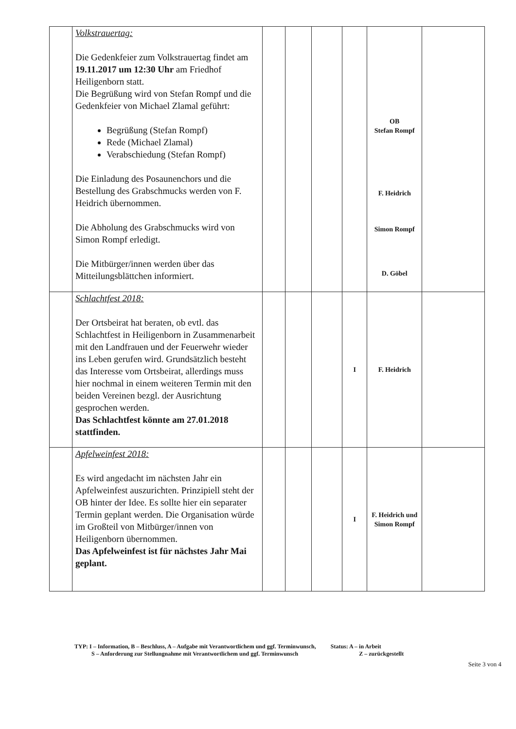| | Volkstrauertag: Die Gedenkfeier zum Volkstrauertag findet am 19.11.2017 um 12:30 Uhr am Friedhof Heiligenborn statt. Die Begrüßung wird von Stefan Rompf und die Gedenkfeier von Michael Zlamal geführt: Begrüßung (Stefan Rompf) Rede (Michael Zlamal) Verabschiedung (Stefan Rompf) Die Einladung des Posaunenchors und die Bestellung des Grabschmucks werden von F. Heidrich übernommen. Die Abholung des Grabschmucks wird von Simon Rompf erledigt. Die Mitbürger/innen werden über das Mitteilungsblättchen informiert. | | | | | OB Stefan Rompf F. Heidrich Simon Rompf D. Göbel | |
| | Schlachtfest 2018: Der Ortsbeirat hat beraten, ob evtl. das Schlachtfest in Heiligenborn in Zusammenarbeit mit den Landfrauen und der Feuerwehr wieder ins Leben gerufen wird. Grundsätzlich besteht das Interesse vom Ortsbeirat, allerdings muss hier nochmal in einem weiteren Termin mit den beiden Vereinen bezgl. der Ausrichtung gesprochen werden. Das Schlachtfest könnte am 27.01.2018 stattfinden. | | | | I | F. Heidrich | |
| | Apfelweinfest 2018: Es wird angedacht im nächsten Jahr ein Apfelweinfest auszurichten. Prinzipiell steht der OB hinter der Idee. Es sollte hier ein separater Termin geplant werden. Die Organisation würde im Großteil von Mitbürger/innen von Heiligenborn übernommen. Das Apfelweinfest ist für nächstes Jahr Mai geplant. | | | | I | F. Heidrich und Simon Rompf | |
TYP: I – Information, B – Beschluss, A – Aufgabe mit Verantwortlichem und ggf. Terminwunsch, Status: A – in Arbeit
S – Anforderung zur Stellungnahme mit Verantwortlichem und ggf. Terminwunsch Z – zurückgestellt
Seite 3 von 4